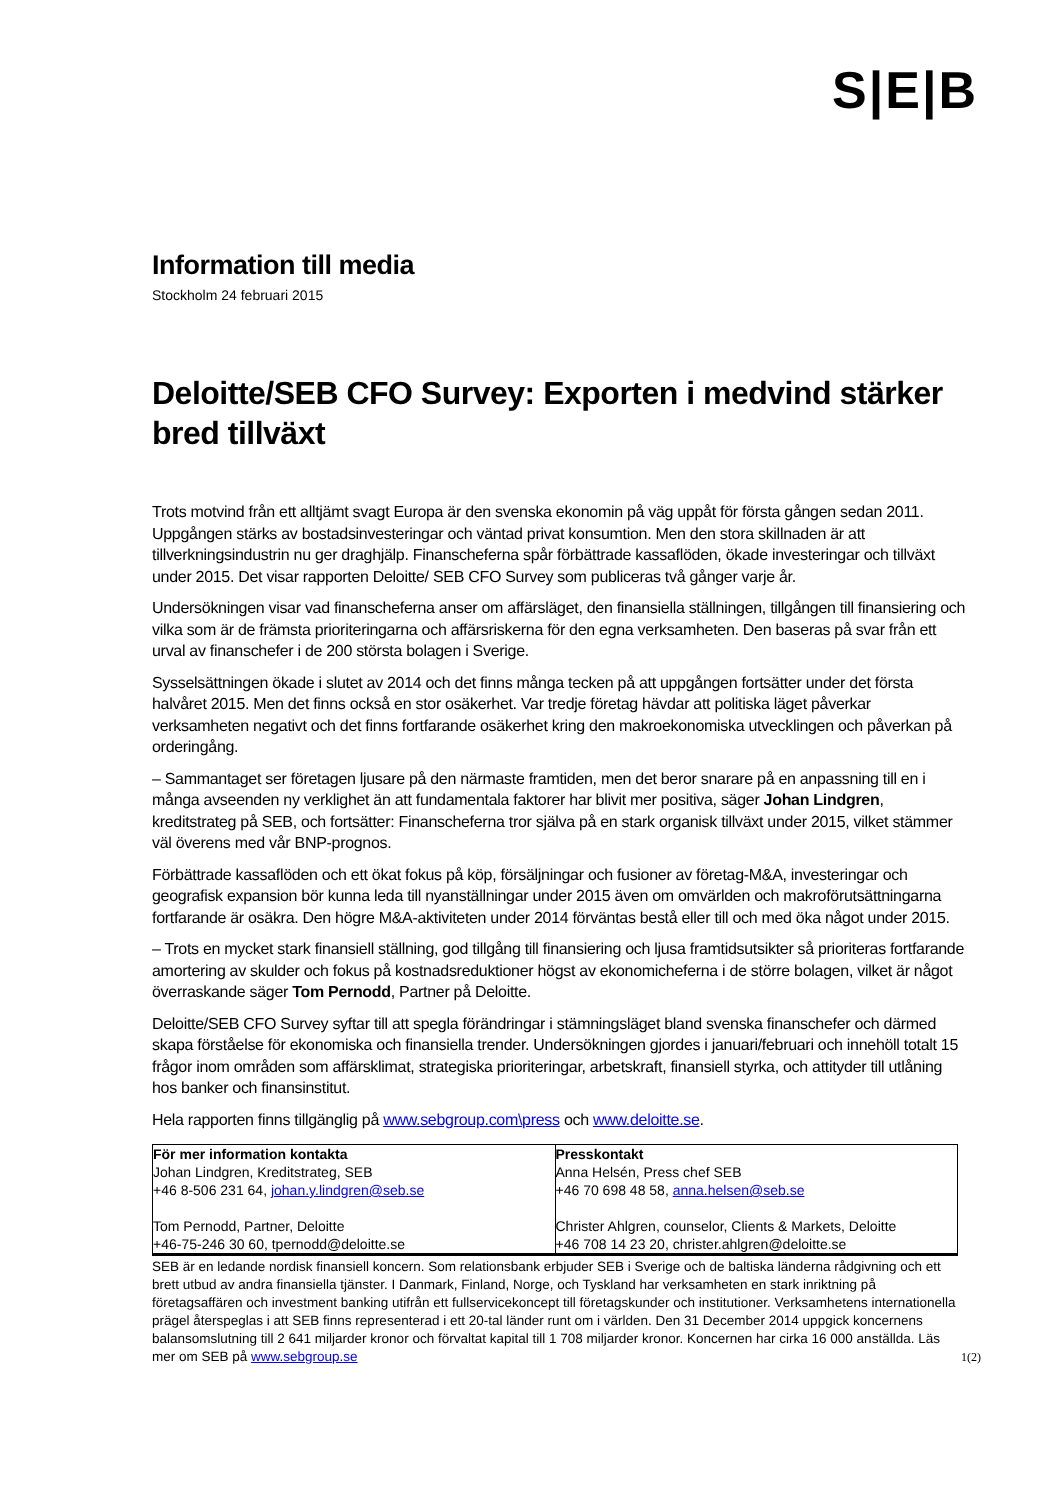S|E|B
Information till media
Stockholm 24 februari 2015
Deloitte/SEB CFO Survey: Exporten i medvind stärker bred tillväxt
Trots motvind från ett alltjämt svagt Europa är den svenska ekonomin på väg uppåt för första gången sedan 2011. Uppgången stärks av bostadsinvesteringar och väntad privat konsumtion. Men den stora skillnaden är att tillverkningsindustrin nu ger draghjälp. Finanscheferna spår förbättrade kassaflöden, ökade investeringar och tillväxt under 2015. Det visar rapporten Deloitte/ SEB CFO Survey som publiceras två gånger varje år.
Undersökningen visar vad finanscheferna anser om affärsläget, den finansiella ställningen, tillgången till finansiering och vilka som är de främsta prioriteringarna och affärsriskerna för den egna verksamheten. Den baseras på svar från ett urval av finanschefer i de 200 största bolagen i Sverige.
Sysselsättningen ökade i slutet av 2014 och det finns många tecken på att uppgången fortsätter under det första halvåret 2015. Men det finns också en stor osäkerhet. Var tredje företag hävdar att politiska läget påverkar verksamheten negativt och det finns fortfarande osäkerhet kring den makroekonomiska utvecklingen och påverkan på orderingång.
– Sammantaget ser företagen ljusare på den närmaste framtiden, men det beror snarare på en anpassning till en i många avseenden ny verklighet än att fundamentala faktorer har blivit mer positiva, säger Johan Lindgren, kreditstrateg på SEB, och fortsätter: Finanscheferna tror själva på en stark organisk tillväxt under 2015, vilket stämmer väl överens med vår BNP-prognos.
Förbättrade kassaflöden och ett ökat fokus på köp, försäljningar och fusioner av företag-M&A, investeringar och geografisk expansion bör kunna leda till nyanställningar under 2015 även om omvärlden och makroförutsättningarna fortfarande är osäkra. Den högre M&A-aktiviteten under 2014 förväntas bestå eller till och med öka något under 2015.
– Trots en mycket stark finansiell ställning, god tillgång till finansiering och ljusa framtidsutsikter så prioriteras fortfarande amortering av skulder och fokus på kostnadsreduktioner högst av ekonomicheferna i de större bolagen, vilket är något överraskande säger Tom Pernodd, Partner på Deloitte.
Deloitte/SEB CFO Survey syftar till att spegla förändringar i stämningsläget bland svenska finanschefer och därmed skapa förståelse för ekonomiska och finansiella trender. Undersökningen gjordes i januari/februari och innehöll totalt 15 frågor inom områden som affärsklimat, strategiska prioriteringar, arbetskraft, finansiell styrka, och attityder till utlåning hos banker och finansinstitut.
Hela rapporten finns tillgänglig på www.sebgroup.com\press och www.deloitte.se.
| För mer information kontakta Johan Lindgren, Kreditstrateg, SEB +46 8-506 231 64, johan.y.lindgren@seb.se Tom Pernodd, Partner, Deloitte +46-75-246 30 60, tpernodd@deloitte.se | Presskontakt Anna Helsén, Press chef SEB +46 70 698 48 58, anna.helsen@seb.se Christer Ahlgren, counselor, Clients & Markets, Deloitte +46 708 14 23 20, christer.ahlgren@deloitte.se |
SEB är en ledande nordisk finansiell koncern. Som relationsbank erbjuder SEB i Sverige och de baltiska länderna rådgivning och ett brett utbud av andra finansiella tjänster. I Danmark, Finland, Norge, och Tyskland har verksamheten en stark inriktning på företagsaffären och investment banking utifrån ett fullservicekoncept till företagskunder och institutioner. Verksamhetens internationella prägel återspeglas i att SEB finns representerad i ett 20-tal länder runt om i världen. Den 31 December 2014 uppgick koncernens balansomslutning till 2 641 miljarder kronor och förvaltat kapital till 1 708 miljarder kronor. Koncernen har cirka 16 000 anställda. Läs mer om SEB på www.sebgroup.se
1(2)